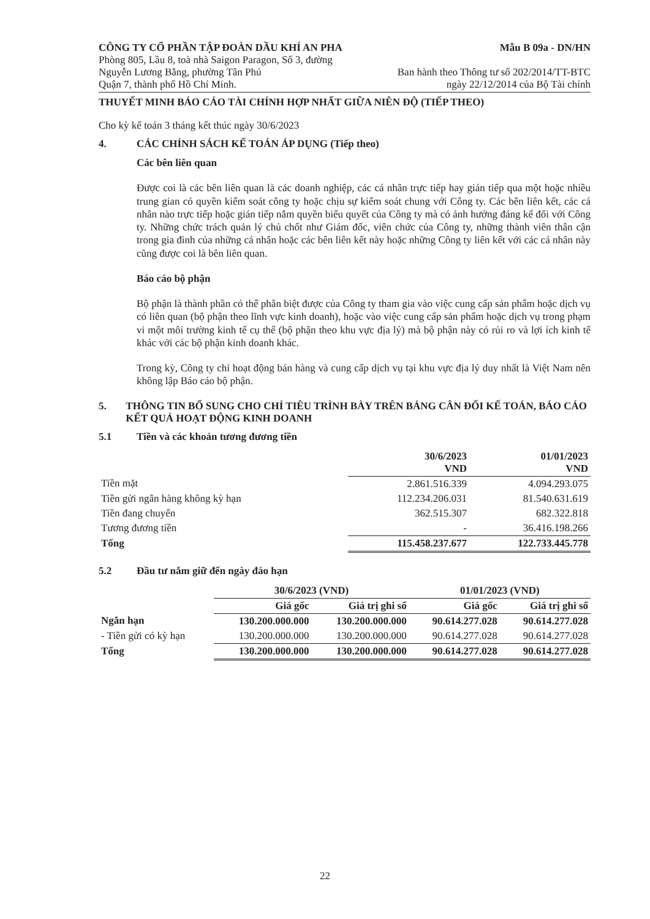CÔNG TY CỔ PHẦN TẬP ĐOÀN DẦU KHÍ AN PHA
Phòng 805, Lầu 8, toà nhà Saigon Paragon, Số 3, đường
Nguyễn Lương Bằng, phường Tân Phú
Quận 7, thành phố Hồ Chí Minh.
Mẫu B 09a - DN/HN
Ban hành theo Thông tư số 202/2014/TT-BTC
ngày 22/12/2014 của Bộ Tài chính
THUYẾT MINH BÁO CÁO TÀI CHÍNH HỢP NHẤT GIỮA NIÊN ĐỘ (TIẾP THEO)
Cho kỳ kế toán 3 tháng kết thúc ngày 30/6/2023
4. CÁC CHÍNH SÁCH KẾ TOÁN ÁP DỤNG (Tiếp theo)
Các bên liên quan
Được coi là các bên liên quan là các doanh nghiệp, các cá nhân trực tiếp hay gián tiếp qua một hoặc nhiều trung gian có quyền kiểm soát công ty hoặc chịu sự kiểm soát chung với Công ty. Các bên liên kết, các cá nhân nào trực tiếp hoặc gián tiếp nắm quyền biểu quyết của Công ty mà có ảnh hưởng đáng kể đối với Công ty. Những chức trách quản lý chủ chốt như Giám đốc, viên chức của Công ty, những thành viên thân cận trong gia đình của những cá nhân hoặc các bên liên kết này hoặc những Công ty liên kết với các cá nhân này cũng được coi là bên liên quan.
Báo cáo bộ phận
Bộ phận là thành phần có thể phân biệt được của Công ty tham gia vào việc cung cấp sản phẩm hoặc dịch vụ có liên quan (bộ phận theo lĩnh vực kinh doanh), hoặc vào việc cung cấp sản phẩm hoặc dịch vụ trong phạm vi một môi trường kinh tế cụ thể (bộ phận theo khu vực địa lý) mà bộ phận này có rủi ro và lợi ích kinh tế khác với các bộ phận kinh doanh khác.
Trong kỳ, Công ty chỉ hoạt động bán hàng và cung cấp dịch vụ tại khu vực địa lý duy nhất là Việt Nam nên không lập Báo cáo bộ phận.
5. THÔNG TIN BỔ SUNG CHO CHỈ TIÊU TRÌNH BÀY TRÊN BẢNG CÂN ĐỐI KẾ TOÁN, BÁO CÁO KẾT QUẢ HOẠT ĐỘNG KINH DOANH
5.1 Tiền và các khoản tương đương tiền
| | 30/6/2023 VND | 01/01/2023 VND |
| --- | --- | --- |
| Tiền mặt | 2.861.516.339 | 4.094.293.075 |
| Tiền gửi ngân hàng không kỳ hạn | 112.234.206.031 | 81.540.631.619 |
| Tiền đang chuyển | 362.515.307 | 682.322.818 |
| Tương đương tiền | - | 36.416.198.266 |
| Tổng | 115.458.237.677 | 122.733.445.778 |
5.2 Đầu tư nắm giữ đến ngày đáo hạn
| | 30/6/2023 (VND) | | 01/01/2023 (VND) | |
| --- | --- | --- | --- | --- |
| | Giá gốc | Giá trị ghi sổ | Giá gốc | Giá trị ghi sổ |
| Ngắn hạn | 130.200.000.000 | 130.200.000.000 | 90.614.277.028 | 90.614.277.028 |
| - Tiền gửi có kỳ hạn | 130.200.000.000 | 130.200.000.000 | 90.614.277.028 | 90.614.277.028 |
| Tổng | 130.200.000.000 | 130.200.000.000 | 90.614.277.028 | 90.614.277.028 |
22